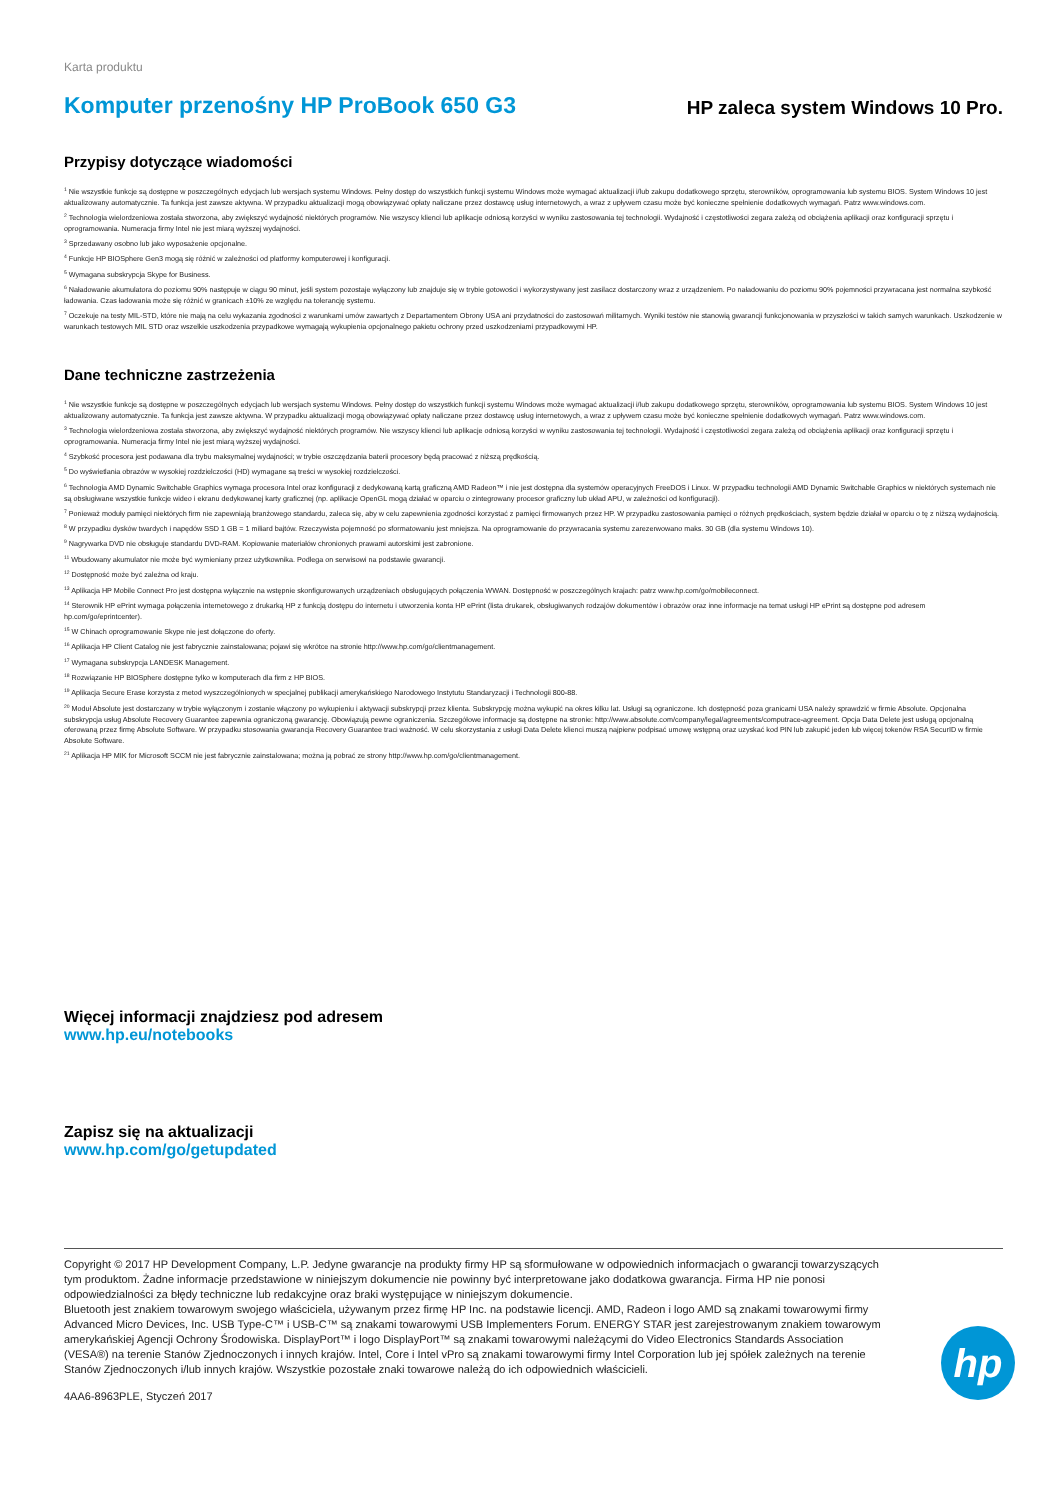Karta produktu
Komputer przenośny HP ProBook 650 G3
HP zaleca system Windows 10 Pro.
Przypisy dotyczące wiadomości
<sup>1</sup> Nie wszystkie funkcje są dostępne w poszczególnych edycjach lub wersjach systemu Windows. Pełny dostęp do wszystkich funkcji systemu Windows może wymagać aktualizacji i/lub zakupu dodatkowego sprzętu, sterowników, oprogramowania lub systemu BIOS. System Windows 10 jest aktualizowany automatycznie. Ta funkcja jest zawsze aktywna. W przypadku aktualizacji mogą obowiązywać opłaty naliczane przez dostawcę usług internetowych, a wraz z upływem czasu może być konieczne spełnienie dodatkowych wymagań. Patrz www.windows.com.
<sup>2</sup> Technologia wielordzeniowa została stworzona, aby zwiększyć wydajność niektórych programów. Nie wszyscy klienci lub aplikacje odniosą korzyści w wyniku zastosowania tej technologii. Wydajność i częstotliwości zegara zależą od obciążenia aplikacji oraz konfiguracji sprzętu i oprogramowania. Numeracja firmy Intel nie jest miarą wyższej wydajności.
<sup>3</sup> Sprzedawany osobno lub jako wyposażenie opcjonalne.
<sup>4</sup> Funkcje HP BIOSphere Gen3 mogą się różnić w zależności od platformy komputerowej i konfiguracji.
<sup>5</sup> Wymagana subskrypcja Skype for Business.
<sup>6</sup> Naładowanie akumulatora do poziomu 90% następuje w ciągu 90 minut, jeśli system pozostaje wyłączony lub znajduje się w trybie gotowości i wykorzystywany jest zasilacz dostarczony wraz z urządzeniem. Po naładowaniu do poziomu 90% pojemności przywracana jest normalna szybkość ładowania. Czas ładowania może się różnić w granicach ±10% ze względu na tolerancję systemu.
<sup>7</sup> Oczekuje na testy MIL-STD, które nie mają na celu wykazania zgodności z warunkami umów zawartych z Departamentem Obrony USA ani przydatności do zastosowań militarnych. Wyniki testów nie stanowią gwarancji funkcjonowania w przyszłości w takich samych warunkach. Uszkodzenie w warunkach testowych MIL STD oraz wszelkie uszkodzenia przypadkowe wymagają wykupienia opcjonalnego pakietu ochrony przed uszkodzeniami przypadkowymi HP.
Dane techniczne zastrzeżenia
<sup>1</sup> Nie wszystkie funkcje są dostępne w poszczególnych edycjach lub wersjach systemu Windows. Pełny dostęp do wszystkich funkcji systemu Windows może wymagać aktualizacji i/lub zakupu dodatkowego sprzętu, sterowników, oprogramowania lub systemu BIOS. System Windows 10 jest aktualizowany automatycznie. Ta funkcja jest zawsze aktywna. W przypadku aktualizacji mogą obowiązywać opłaty naliczane przez dostawcę usług internetowych, a wraz z upływem czasu może być konieczne spełnienie dodatkowych wymagań. Patrz www.windows.com.
<sup>3</sup> Technologia wielordzeniowa została stworzona, aby zwiększyć wydajność niektórych programów. Nie wszyscy klienci lub aplikacje odniosą korzyści w wyniku zastosowania tej technologii. Wydajność i częstotliwości zegara zależą od obciążenia aplikacji oraz konfiguracji sprzętu i oprogramowania. Numeracja firmy Intel nie jest miarą wyższej wydajności.
<sup>4</sup> Szybkość procesora jest podawana dla trybu maksymalnej wydajności; w trybie oszczędzania baterii procesory będą pracować z niższą prędkością.
<sup>5</sup> Do wyświetlania obrazów w wysokiej rozdzielczości (HD) wymagane są treści w wysokiej rozdzielczości.
<sup>6</sup> Technologia AMD Dynamic Switchable Graphics wymaga procesora Intel oraz konfiguracji z dedykowaną kartą graficzną AMD Radeon™ i nie jest dostępna dla systemów operacyjnych FreeDOS i Linux. W przypadku technologii AMD Dynamic Switchable Graphics w niektórych systemach nie są obsługiwane wszystkie funkcje wideo i ekranu dedykowanej karty graficznej (np. aplikacje OpenGL mogą działać w oparciu o zintegrowany procesor graficzny lub układ APU, w zależności od konfiguracji).
<sup>7</sup> Ponieważ moduły pamięci niektórych firm nie zapewniają branżowego standardu, zaleca się, aby w celu zapewnienia zgodności korzystać z pamięci firmowanych przez HP. W przypadku zastosowania pamięci o różnych prędkościach, system będzie działał w oparciu o tę z niższą wydajnością.
<sup>8</sup> W przypadku dysków twardych i napędów SSD 1 GB = 1 miliard bajtów. Rzeczywista pojemność po sformatowaniu jest mniejsza. Na oprogramowanie do przywracania systemu zarezerwowano maks. 30 GB (dla systemu Windows 10).
<sup>9</sup> Nagrywarka DVD nie obsługuje standardu DVD-RAM. Kopiowanie materiałów chronionych prawami autorskimi jest zabronione.
<sup>11</sup> Wbudowany akumulator nie może być wymieniany przez użytkownika. Podlega on serwisowi na podstawie gwarancji.
<sup>12</sup> Dostępność może być zależna od kraju.
<sup>13</sup> Aplikacja HP Mobile Connect Pro jest dostępna wyłącznie na wstępnie skonfigurowanych urządzeniach obsługujących połączenia WWAN. Dostępność w poszczególnych krajach: patrz www.hp.com/go/mobileconnect.
<sup>14</sup> Sterownik HP ePrint wymaga połączenia internetowego z drukarką HP z funkcją dostępu do internetu i utworzenia konta HP ePrint (lista drukarek, obsługiwanych rodzajów dokumentów i obrazów oraz inne informacje na temat usługi HP ePrint są dostępne pod adresem hp.com/go/eprintcenter).
<sup>15</sup> W Chinach oprogramowanie Skype nie jest dołączone do oferty.
<sup>16</sup> Aplikacja HP Client Catalog nie jest fabrycznie zainstalowana; pojawi się wkrótce na stronie http://www.hp.com/go/clientmanagement.
<sup>17</sup> Wymagana subskrypcja LANDESK Management.
<sup>18</sup> Rozwiązanie HP BIOSphere dostępne tylko w komputerach dla firm z HP BIOS.
<sup>19</sup> Aplikacja Secure Erase korzysta z metod wyszczególnionych w specjalnej publikacji amerykańskiego Narodowego Instytutu Standaryzacji i Technologii 800-88.
<sup>20</sup> Moduł Absolute jest dostarczany w trybie wyłączonym i zostanie włączony po wykupieniu i aktywacji subskrypcji przez klienta. Subskrypcję można wykupić na okres kilku lat. Usługi są ograniczone. Ich dostępność poza granicami USA należy sprawdzić w firmie Absolute. Opcjonalna subskrypcja usług Absolute Recovery Guarantee zapewnia ograniczoną gwarancję. Obowiązują pewne ograniczenia. Szczegółowe informacje są dostępne na stronie: http://www.absolute.com/company/legal/agreements/computrace-agreement. Opcja Data Delete jest usługą opcjonalną oferowaną przez firmę Absolute Software. W przypadku stosowania gwarancja Recovery Guarantee traci ważność. W celu skorzystania z usługi Data Delete klienci muszą najpierw podpisać umowę wstępną oraz uzyskać kod PIN lub zakupić jeden lub więcej tokenów RSA SecurID w firmie Absolute Software.
<sup>21</sup> Aplikacja HP MIK for Microsoft SCCM nie jest fabrycznie zainstalowana; można ją pobrać ze strony http://www.hp.com/go/clientmanagement.
Więcej informacji znajdziesz pod adresem
www.hp.eu/notebooks
Zapisz się na aktualizacji
www.hp.com/go/getupdated
Copyright © 2017 HP Development Company, L.P. Jedyne gwarancje na produkty firmy HP są sformułowane w odpowiednich informacjach o gwarancji towarzyszących tym produktom. Żadne informacje przedstawione w niniejszym dokumencie nie powinny być interpretowane jako dodatkowa gwarancja. Firma HP nie ponosi odpowiedzialności za błędy techniczne lub redakcyjne oraz braki występujące w niniejszym dokumencie.
Bluetooth jest znakiem towarowym swojego właściciela, używanym przez firmę HP Inc. na podstawie licencji. AMD, Radeon i logo AMD są znakami towarowymi firmy Advanced Micro Devices, Inc. USB Type-C™ i USB-C™ są znakami towarowymi USB Implementers Forum. ENERGY STAR jest zarejestrowanym znakiem towarowym amerykańskiej Agencji Ochrony Środowiska. DisplayPort™ i logo DisplayPort™ są znakami towarowymi należącymi do Video Electronics Standards Association (VESA®) na terenie Stanów Zjednoczonych i innych krajów. Intel, Core i Intel vPro są znakami towarowymi firmy Intel Corporation lub jej spółek zależnych na terenie Stanów Zjednoczonych i/lub innych krajów. Wszystkie pozostałe znaki towarowe należą do ich odpowiednich właścicieli.
4AA6-8963PLE, Styczeń 2017
hp